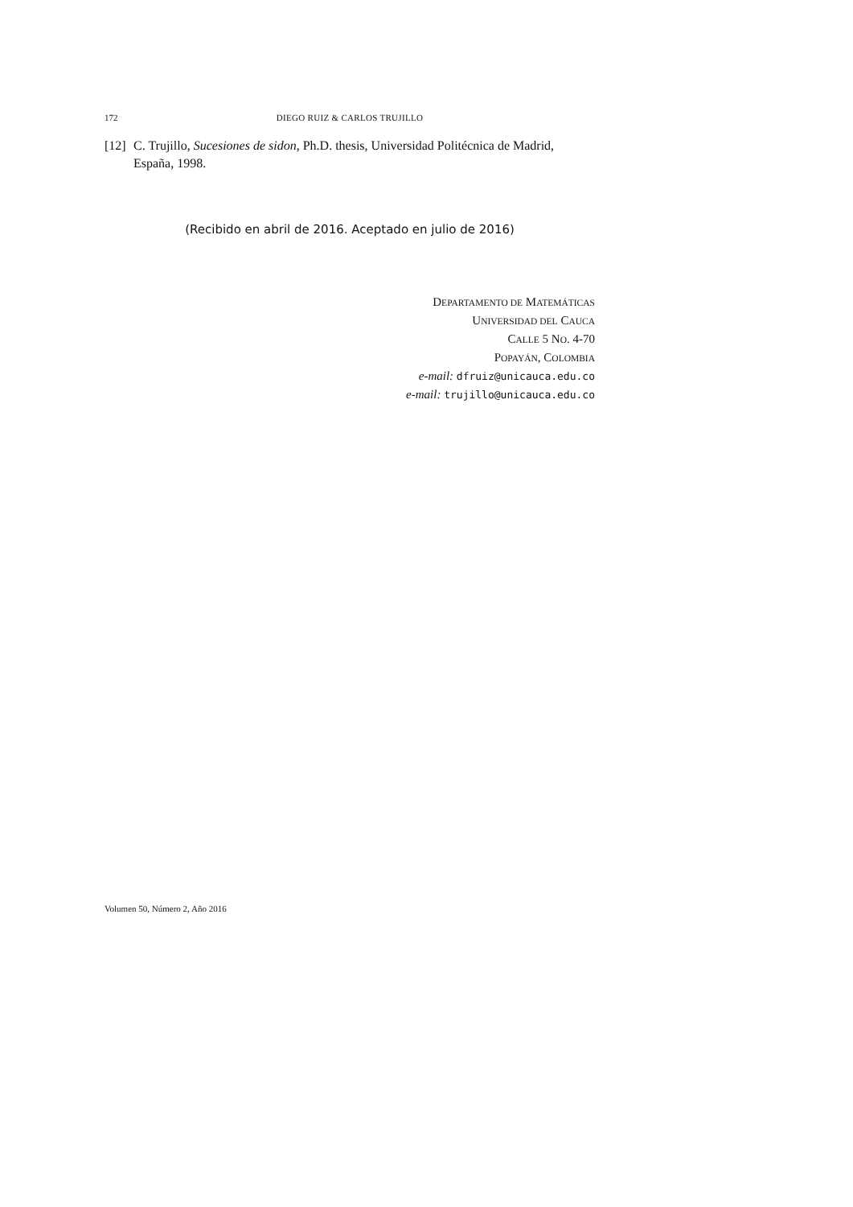172 DIEGO RUIZ & CARLOS TRUJILLO
[12] C. Trujillo, Sucesiones de sidon, Ph.D. thesis, Universidad Politécnica de Madrid, España, 1998.
(Recibido en abril de 2016. Aceptado en julio de 2016)
DEPARTAMENTO DE MATEMÁTICAS
UNIVERSIDAD DEL CAUCA
CALLE 5 NO. 4-70
POPAYÁN, COLOMBIA
e-mail: dfruiz@unicauca.edu.co
e-mail: trujillo@unicauca.edu.co
Volumen 50, Número 2, Año 2016